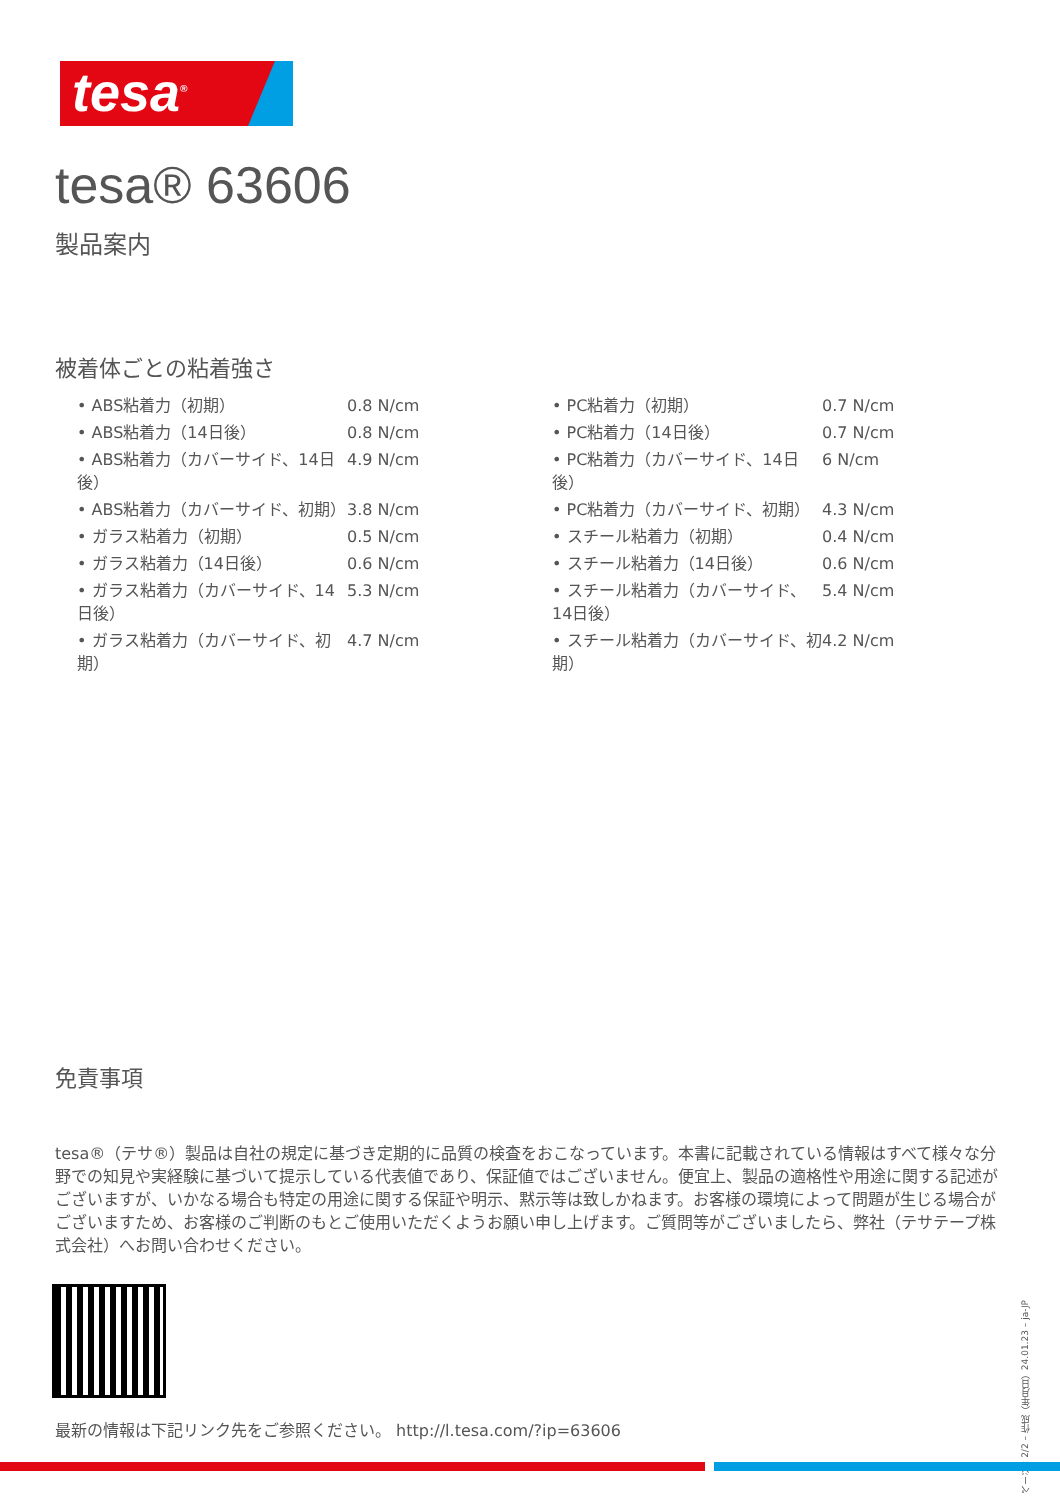tesa<sup>®</sup>
tesa® 63606
製品案内
被着体ごとの粘着強さ
| • ABS粘着力（初期） | 0.8 N/cm |
| • ABS粘着力（14日後） | 0.8 N/cm |
| • ABS粘着力（カバーサイド、14日後） | 4.9 N/cm |
| • ABS粘着力（カバーサイド、初期） | 3.8 N/cm |
| • ガラス粘着力（初期） | 0.5 N/cm |
| • ガラス粘着力（14日後） | 0.6 N/cm |
| • ガラス粘着力（カバーサイド、14日後） | 5.3 N/cm |
| • ガラス粘着力（カバーサイド、初期） | 4.7 N/cm |
| • PC粘着力（初期） | 0.7 N/cm |
| • PC粘着力（14日後） | 0.7 N/cm |
| • PC粘着力（カバーサイド、14日後） | 6 N/cm |
| • PC粘着力（カバーサイド、初期） | 4.3 N/cm |
| • スチール粘着力（初期） | 0.4 N/cm |
| • スチール粘着力（14日後） | 0.6 N/cm |
| • スチール粘着力（カバーサイド、14日後） | 5.4 N/cm |
| • スチール粘着力（カバーサイド、初期） | 4.2 N/cm |
免責事項
tesa®（テサ®）製品は自社の規定に基づき定期的に品質の検査をおこなっています。本書に記載されている情報はすべて様々な分野での知見や実経験に基づいて提示している代表値であり、保証値ではございません。便宜上、製品の適格性や用途に関する記述がございますが、いかなる場合も特定の用途に関する保証や明示、黙示等は致しかねます。お客様の環境によって問題が生じる場合がございますため、お客様のご判断のもとご使用いただくようお願い申し上げます。ご質問等がございましたら、弊社（テサテープ株式会社）へお問い合わせください。
最新の情報は下記リンク先をご参照ください。 http://l.tesa.com/?ip=63606
ページ：2/2 – 作成（年月日）24.01.23 – ja-JP